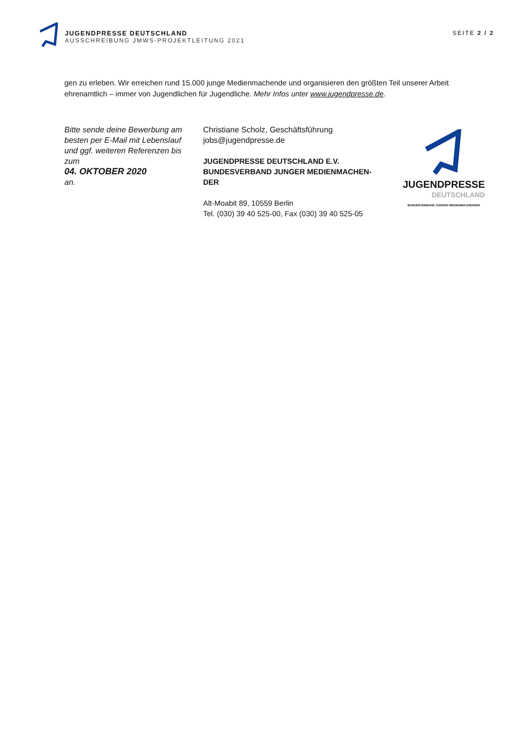JUGENDPRESSE DEUTSCHLAND
AUSSCHREIBUNG JMWS-PROJEKTLEITUNG 2021
SEITE 2 / 2
gen zu erleben. Wir erreichen rund 15.000 junge Medienmachende und organisieren den größten Teil unserer Arbeit ehrenamtlich – immer von Jugendlichen für Jugendliche. Mehr Infos unter www.jugendpresse.de.
Bitte sende deine Bewerbung am besten per E-Mail mit Lebenslauf und ggf. weiteren Referenzen bis zum
04. OKTOBER 2020
an.
Christiane Scholz, Geschäftsführung
jobs@jugendpresse.de
JUGENDPRESSE DEUTSCHLAND E.V.
BUNDESVERBAND JUNGER MEDIENMACHEN-DER
Alt-Moabit 89, 10559 Berlin
Tel. (030) 39 40 525-00, Fax (030) 39 40 525-05
JUGENDPRESSE
DEUTSCHLAND
BUNDESVERBAND JUNGER MEDIENMACHENDER